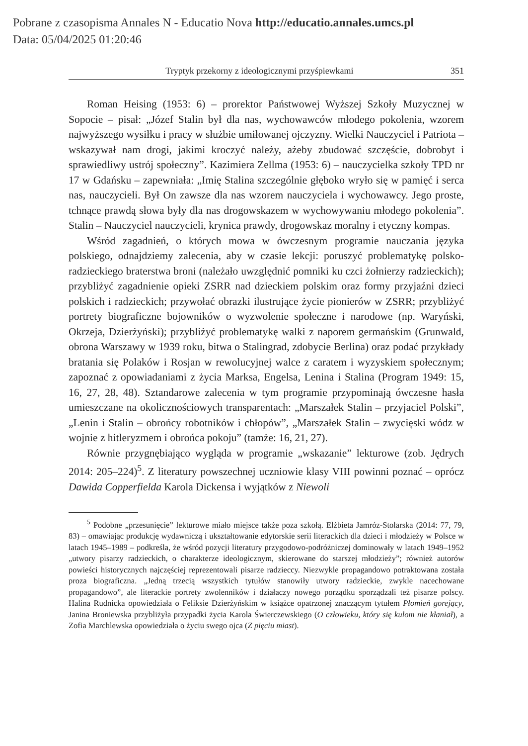Pobrane z czasopisma Annales N - Educatio Nova http://educatio.annales.umcs.pl
Data: 05/04/2025 01:20:46
Tryptyk przekorny z ideologicznymi przyśpiewkami 351
Roman Heising (1953: 6) – prorektor Państwowej Wyższej Szkoły Muzycznej w Sopocie – pisał: „Józef Stalin był dla nas, wychowawców młodego pokolenia, wzorem najwyższego wysiłku i pracy w służbie umiłowanej ojczyzny. Wielki Nauczyciel i Patriota – wskazywał nam drogi, jakimi kroczyć należy, ażeby zbudować szczęście, dobrobyt i sprawiedliwy ustrój społeczny”. Kazimiera Zellma (1953: 6) – nauczycielka szkoły TPD nr 17 w Gdańsku – zapewniała: „Imię Stalina szczególnie głęboko wryło się w pamięć i serca nas, nauczycieli. Był On zawsze dla nas wzorem nauczyciela i wychowawcy. Jego proste, tchnące prawdą słowa były dla nas drogowskazem w wychowywaniu młodego pokolenia”. Stalin – Nauczyciel nauczycieli, krynica prawdy, drogowskaz moralny i etyczny kompas.
Wśród zagadnień, o których mowa w ówczesnym programie nauczania języka polskiego, odnajdziemy zalecenia, aby w czasie lekcji: poruszyć problematykę polsko-radzieckiego braterstwa broni (należało uwzględnić pomniki ku czci żołnierzy radzieckich); przybliżyć zagadnienie opieki ZSRR nad dzieckiem polskim oraz formy przyjaźni dzieci polskich i radzieckich; przywołać obrazki ilustrujące życie pionierów w ZSRR; przybliżyć portrety biograficzne bojowników o wyzwolenie społeczne i narodowe (np. Waryński, Okrzeja, Dzierżyński); przybliżyć problematykę walki z naporem germańskim (Grunwald, obrona Warszawy w 1939 roku, bitwa o Stalingrad, zdobycie Berlina) oraz podać przykłady bratania się Polaków i Rosjan w rewolucyjnej walce z caratem i wyzyskiem społecznym; zapoznać z opowiadaniami z życia Marksa, Engelsa, Lenina i Stalina (Program 1949: 15, 16, 27, 28, 48). Sztandarowe zalecenia w tym programie przypominają ówczesne hasła umieszczane na okolicznościowych transparentach: „Marszałek Stalin – przyjaciel Polski”, „Lenin i Stalin – obrońcy robotników i chłopów”, „Marszałek Stalin – zwycięski wódz w wojnie z hitleryzmem i obrońca pokoju” (tamże: 16, 21, 27).
Równie przygnębiająco wygląda w programie „wskazanie” lekturowe (zob. Jędrych 2014: 205–224)<sup>5</sup>. Z literatury powszechnej uczniowie klasy VIII powinni poznać – oprócz Dawida Copperfielda Karola Dickensa i wyjątków z Niewoli
<sup>5</sup> Podobne „przesunięcie” lekturowe miało miejsce także poza szkołą. Elżbieta Jamróz-Stolarska (2014: 77, 79, 83) – omawiając produkcję wydawniczą i ukształtowanie edytorskie serii literackich dla dzieci i młodzieży w Polsce w latach 1945–1989 – podkreśla, że wśród pozycji literatury przygodowo-podróżniczej dominowały w latach 1949–1952 „utwory pisarzy radzieckich, o charakterze ideologicznym, skierowane do starszej młodzieży”; również autorów powieści historycznych najczęściej reprezentowali pisarze radzieccy. Niezwykle propagandowo potraktowana została proza biograficzna. „Jedną trzecią wszystkich tytułów stanowiły utwory radzieckie, zwykle nacechowane propagandowo”, ale literackie portrety zwolenników i działaczy nowego porządku sporządzali też pisarze polscy. Halina Rudnicka opowiedziała o Feliksie Dzierżyńskim w książce opatrzonej znaczącym tytułem Płomień gorejący, Janina Broniewska przybliżyła przypadki życia Karola Świerczewskiego (O człowieku, który się kulom nie kłaniał), a Zofia Marchlewska opowiedziała o życiu swego ojca (Z pięciu miast).